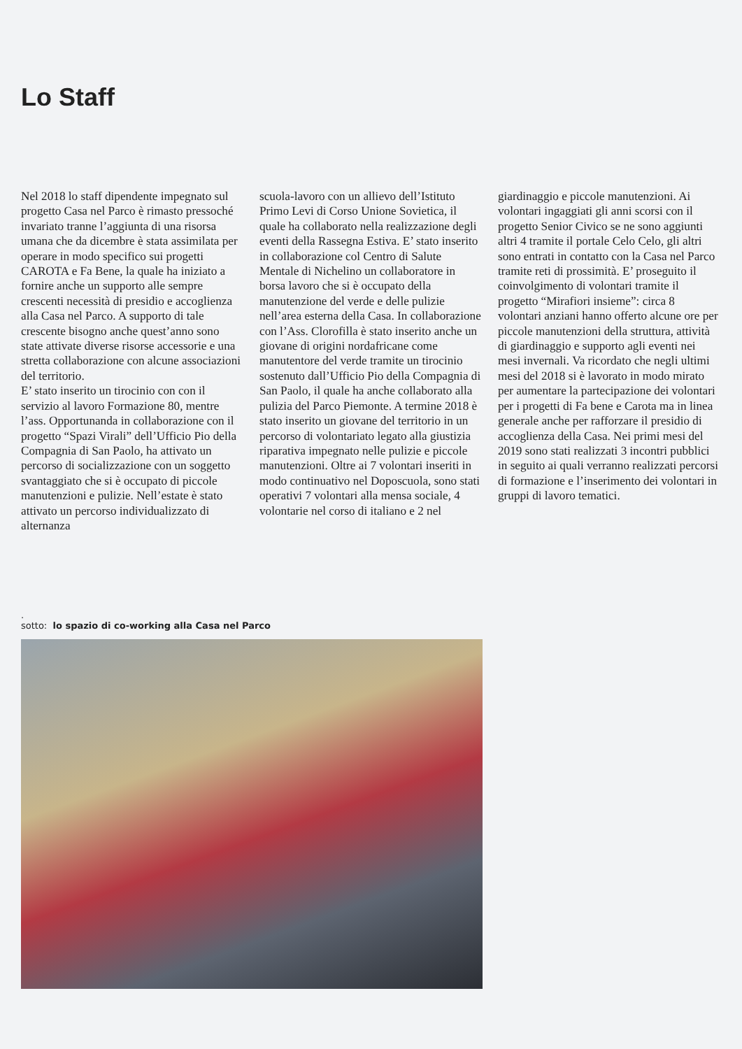Lo Staff
Nel 2018 lo staff dipendente impegnato sul progetto Casa nel Parco è rimasto pressoché invariato tranne l’aggiunta di una risorsa umana che da dicembre è stata assimilata per operare in modo specifico sui progetti CAROTA e Fa Bene, la quale ha iniziato a fornire anche un supporto alle sempre crescenti necessità di presidio e accoglienza alla Casa nel Parco. A supporto di tale crescente bisogno anche quest’anno sono state attivate diverse risorse accessorie e una stretta collaborazione con alcune associazioni del territorio.
E’ stato inserito un tirocinio con con il servizio al lavoro Formazione 80, mentre l’ass. Opportunanda in collaborazione con il progetto “Spazi Virali” dell’Ufficio Pio della Compagnia di San Paolo, ha attivato un percorso di socializzazione con un soggetto svantaggiato che si è occupato di piccole manutenzioni e pulizie. Nell’estate è stato attivato un percorso individualizzato di alternanza
scuola-lavoro con un allievo dell’Istituto Primo Levi di Corso Unione Sovietica, il quale ha collaborato nella realizzazione degli eventi della Rassegna Estiva. E’ stato inserito in collaborazione col Centro di Salute Mentale di Nichelino un collaboratore in borsa lavoro che si è occupato della manutenzione del verde e delle pulizie nell’area esterna della Casa. In collaborazione con l’Ass. Clorofilla è stato inserito anche un giovane di origini nordafricane come manutentore del verde tramite un tirocinio sostenuto dall’Ufficio Pio della Compagnia di San Paolo, il quale ha anche collaborato alla pulizia del Parco Piemonte. A termine 2018 è stato inserito un giovane del territorio in un percorso di volontariato legato alla giustizia riparativa impegnato nelle pulizie e piccole manutenzioni. Oltre ai 7 volontari inseriti in modo continuativo nel Doposcuola, sono stati operativi 7 volontari alla mensa sociale, 4 volontarie nel corso di italiano e 2 nel
giardinaggio e piccole manutenzioni. Ai volontari ingaggiati gli anni scorsi con il progetto Senior Civico se ne sono aggiunti altri 4 tramite il portale Celo Celo, gli altri sono entrati in contatto con la Casa nel Parco tramite reti di prossimità. E’ proseguito il coinvolgimento di volontari tramite il progetto “Mirafiori insieme”: circa 8 volontari anziani hanno offerto alcune ore per piccole manutenzioni della struttura, attività di giardinaggio e supporto agli eventi nei mesi invernali. Va ricordato che negli ultimi mesi del 2018 si è lavorato in modo mirato per aumentare la partecipazione dei volontari per i progetti di Fa bene e Carota ma in linea generale anche per rafforzare il presidio di accoglienza della Casa. Nei primi mesi del 2019 sono stati realizzati 3 incontri pubblici in seguito ai quali verranno realizzati percorsi di formazione e l’inserimento dei volontari in gruppi di lavoro tematici.
.
sotto: lo spazio di co-working alla Casa nel Parco